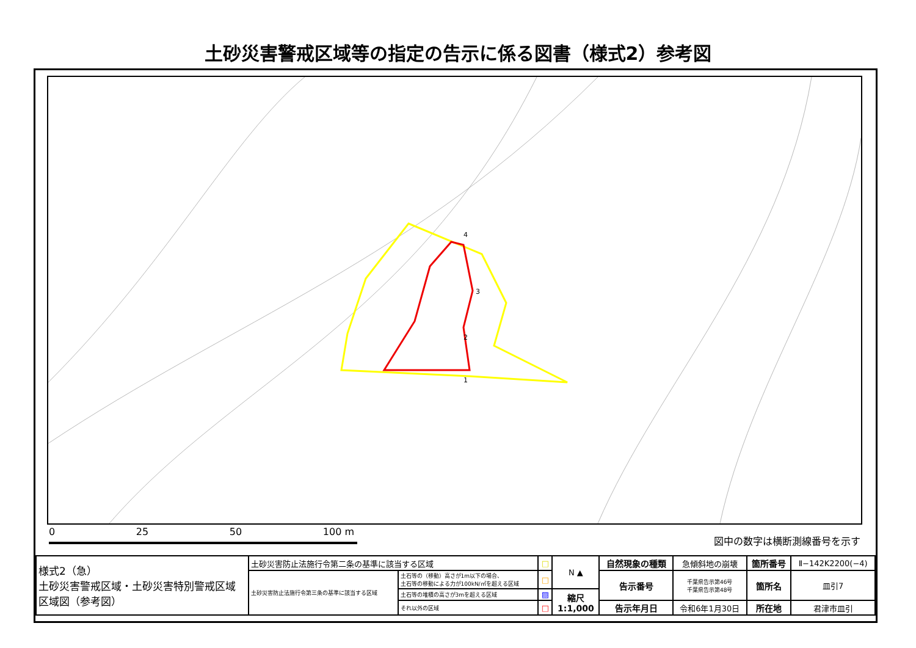土砂災害警戒区域等の指定の告示に係る図書（様式2）参考図
4
3
2
1
0 25 50 100 m
図中の数字は横断測線番号を示す
| 様式2（急） 土砂災害警戒区域・土砂災害特別警戒区域 区域図（参考図） | 土砂災害防止法施行令第二条の基準に該当する区域 | | □ | N ▲ | 自然現象の種類 | 急傾斜地の崩壊 | 箇所番号 | Ⅱ−142K2200(−4) |
| | 土砂災害防止法施行令第三条の基準に該当する区域 | 土石等の（移動）高さが1m以下の場合、 土石等の移動による力が100kN/㎡を超える区域 | □ | | 告示番号 | 千葉県告示第46号 千葉県告示第48号 | 箇所名 | 皿引7 |
| | | 土石等の堆積の高さが3mを超える区域 | ▨ | 縮尺 1:1,000 | | | | |
| | | それ以外の区域 | □ | | 告示年月日 | 令和6年1月30日 | 所在地 | 君津市皿引 |